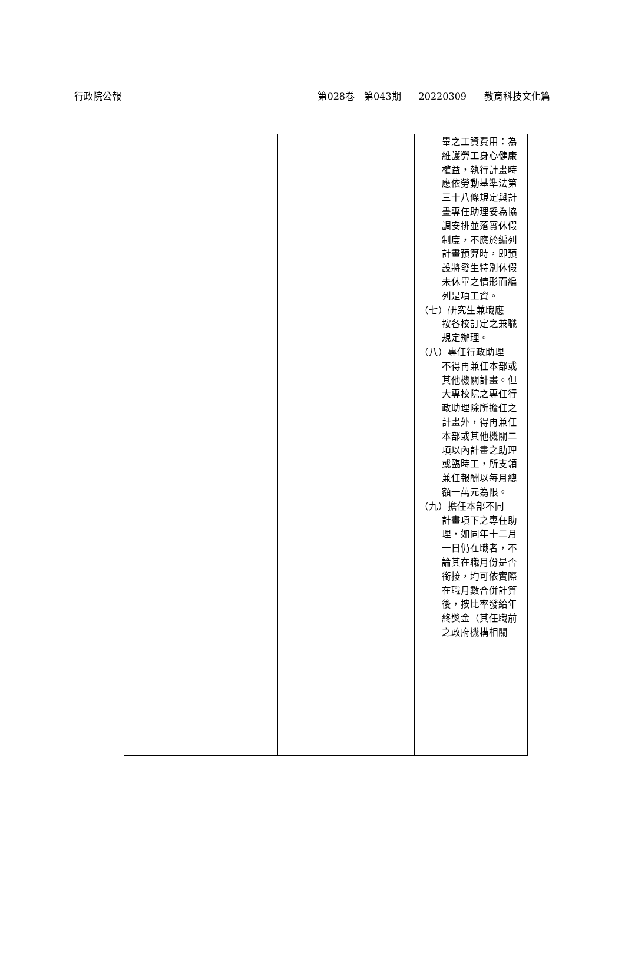行政院公報 第028卷　第043期 20220309 教育科技文化篇
| | | | 畢之工資費用：為維護勞工身心健康權益，執行計畫時應依勞動基準法第三十八條規定與計畫專任助理妥為協調安排並落實休假制度，不應於編列計畫預算時，即預設將發生特別休假未休畢之情形而編列是項工資。 （七）研究生兼職應 按各校訂定之兼職規定辦理。 （八）專任行政助理 不得再兼任本部或其他機關計畫。但大專校院之專任行政助理除所擔任之計畫外，得再兼任本部或其他機關二項以內計畫之助理或臨時工，所支領兼任報酬以每月總額一萬元為限。 （九）擔任本部不同 計畫項下之專任助理，如同年十二月一日仍在職者，不論其在職月份是否銜接，均可依實際在職月數合併計算後，按比率發給年終獎金（其任職前之政府機構相關 |